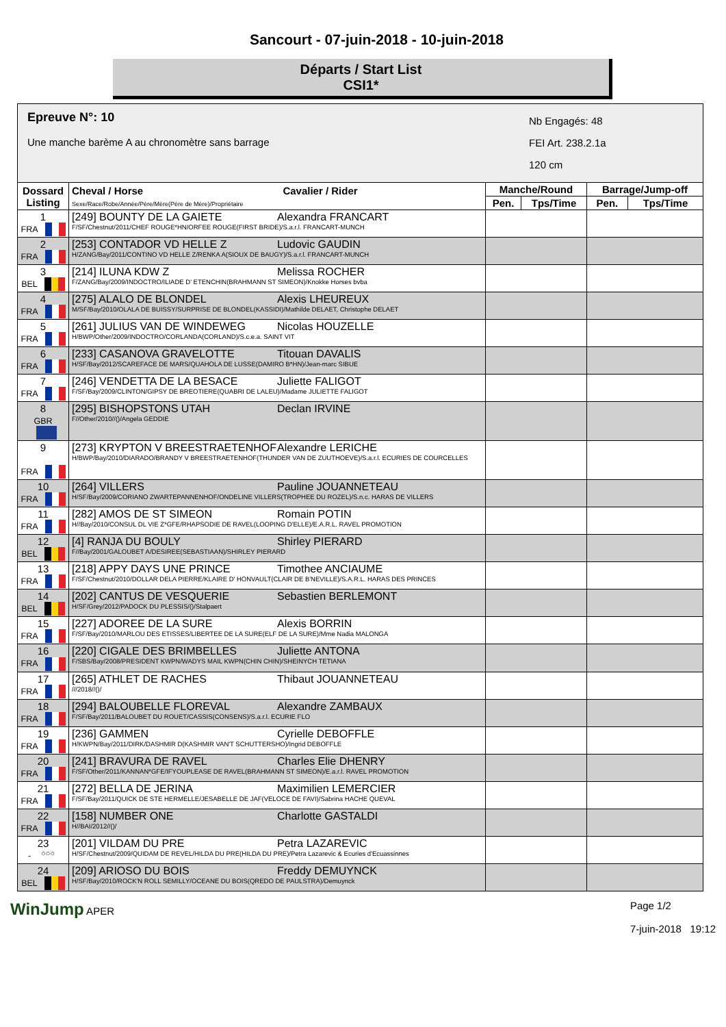Sancourt - 07-juin-2018 - 10-juin-2018
Départs / Start List
CSI1*
| Epreuve N°: 10 Une manche barème A au chronomètre sans barrage Nb Engagés: 48 FEI Art. 238.2.1a 120 cm | | | | | |
| Dossard Listing | Cheval / Horse Cavalier / Rider Sexe/Race/Robe/Année/Père/Mère(Père de Mère)/Propriétaire | Manche/Round | | Barrage/Jump-off | |
| | | Pen. | Tps/Time | Pen. | Tps/Time |
| 1 FRA | [249] BOUNTY DE LA GAIETE Alexandra FRANCART F/SF/Chestnut/2011/CHEF ROUGE*HN/ORFEE ROUGE(FIRST BRIDE)/S.a.r.l. FRANCART-MUNCH | | | | |
| 2 FRA | [253] CONTADOR VD HELLE Z Ludovic GAUDIN H/ZANG/Bay/2011/CONTINO VD HELLE Z/RENKA A(SIOUX DE BAUGY)/S.a.r.l. FRANCART-MUNCH | | | | |
| 3 BEL | [214] ILUNA KDW Z Melissa ROCHER F/ZANG/Bay/2009/INDOCTRO/ILIADE D' ETENCHIN(BRAHMANN ST SIMEON)/Knokke Horses bvba | | | | |
| 4 FRA | [275] ALALO DE BLONDEL Alexis LHEUREUX M/SF/Bay/2010/OLALA DE BUISSY/SURPRISE DE BLONDEL(KASSIDI)/Mathilde DELAET, Christophe DELAET | | | | |
| 5 FRA | [261] JULIUS VAN DE WINDEWEG Nicolas HOUZELLE H/BWP/Other/2009/INDOCTRO/CORLANDA(CORLAND)/S.c.e.a. SAINT VIT | | | | |
| 6 FRA | [233] CASANOVA GRAVELOTTE Titouan DAVALIS H/SF/Bay/2012/SCAREFACE DE MARS/QUAHOLA DE LUSSE(DAMIRO B*HN)/Jean-marc SIBUE | | | | |
| 7 FRA | [246] VENDETTA DE LA BESACE Juliette FALIGOT F/SF/Bay/2009/CLINTON/GIPSY DE BREOTIERE(QUABRI DE LALEU)/Madame JULIETTE FALIGOT | | | | |
| 8 GBR | [295] BISHOPSTONS UTAH Declan IRVINE F//Other/2010//()/Angela GEDDIE | | | | |
| 9 FRA | [273] KRYPTON V BREESTRAETENHOF Alexandre LERICHE H/BWP/Bay/2010/DIARADO/BRANDY V BREESTRAETENHOF(THUNDER VAN DE ZUUTHOEVE)/S.a.r.l. ECURIES DE COURCELLES | | | | |
| 10 FRA | [264] VILLERS Pauline JOUANNETEAU H/SF/Bay/2009/CORIANO ZWARTEPANNENHOF/ONDELINE VILLERS(TROPHEE DU ROZEL)/S.n.c. HARAS DE VILLERS | | | | |
| 11 FRA | [282] AMOS DE ST SIMEON Romain POTIN H//Bay/2010/CONSUL DL VIE Z*GFE/RHAPSODIE DE RAVEL(LOOPING D'ELLE)/E.A.R.L. RAVEL PROMOTION | | | | |
| 12 BEL | [4] RANJA DU BOULY Shirley PIERARD F//Bay/2001/GALOUBET A/DESIREE(SEBASTIAAN)/SHIRLEY PIERARD | | | | |
| 13 FRA | [218] APPY DAYS UNE PRINCE Timothee ANCIAUME F/SF/Chestnut/2010/DOLLAR DELA PIERRE/KLAIRE D' HONVAULT(CLAIR DE B'NEVILLE)/S.A.R.L. HARAS DES PRINCES | | | | |
| 14 BEL | [202] CANTUS DE VESQUERIE Sebastien BERLEMONT H/SF/Grey/2012/PADOCK DU PLESSIS/()/Stalpaert | | | | |
| 15 FRA | [227] ADOREE DE LA SURE Alexis BORRIN F/SF/Bay/2010/MARLOU DES ETISSES/LIBERTEE DE LA SURE(ELF DE LA SURE)/Mme Nadia MALONGA | | | | |
| 16 FRA | [220] CIGALE DES BRIMBELLES Juliette ANTONA F/SBS/Bay/2008/PRESIDENT KWPN/WADYS MAIL KWPN(CHIN CHIN)/SHEINYCH TETIANA | | | | |
| 17 FRA | [265] ATHLET DE RACHES Thibaut JOUANNETEAU ///2018//()/ | | | | |
| 18 FRA | [294] BALOUBELLE FLOREVAL Alexandre ZAMBAUX F/SF/Bay/2011/BALOUBET DU ROUET/CASSIS(CONSENS)/S.a.r.l. ECURIE FLO | | | | |
| 19 FRA | [236] GAMMEN Cyrielle DEBOFFLE H/KWPN/Bay/2011/DIRK/DASHMIR D(KASHMIR VAN'T SCHUTTERSHO)/Ingrid DEBOFFLE | | | | |
| 20 FRA | [241] BRAVURA DE RAVEL Charles Elie DHENRY F/SF/Other/2011/KANNAN*GFE/IFYOUPLEASE DE RAVEL(BRAHMANN ST SIMEON)/E.a.r.l. RAVEL PROMOTION | | | | |
| 21 FRA | [272] BELLA DE JERINA Maximilien LEMERCIER F/SF/Bay/2011/QUICK DE STE HERMELLE/JESABELLE DE JAF(VELOCE DE FAVI)/Sabrina HACHE QUEVAL | | | | |
| 22 FRA | [158] NUMBER ONE Charlotte GASTALDI H//BAI/2012//()/ | | | | |
| 23 - ○○○ | [201] VILDAM DU PRE Petra LAZAREVIC H/SF/Chestnut/2009/QUIDAM DE REVEL/HILDA DU PRE(HILDA DU PRE)/Petra Lazarevic & Ecuries d'Ecuassinnes | | | | |
| 24 BEL | [209] ARIOSO DU BOIS Freddy DEMUYNCK H/SF/Bay/2010/ROCK'N ROLL SEMILLY/OCEANE DU BOIS(QREDO DE PAULSTRA)/Demuynck | | | | |
WinJump APER Page 1/2
7-juin-2018 19:12